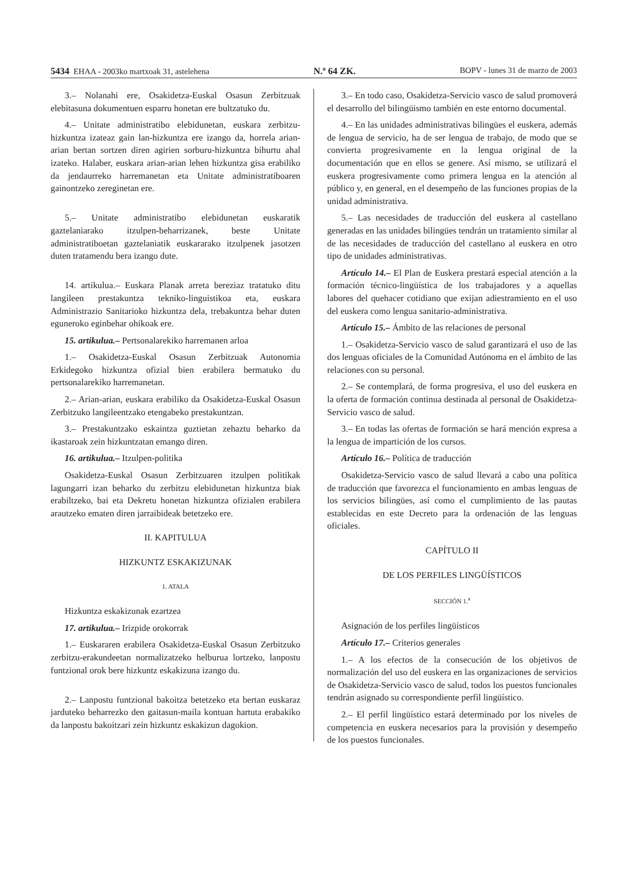5434 EHAA - 2003ko martxoak 31, astelehena N.º 64 ZK. BOPV - lunes 31 de marzo de 2003
3.– Nolanahi ere, Osakidetza-Euskal Osasun Zerbitzuak elebitasuna dokumentuen esparru honetan ere bultzatuko du.
4.– Unitate administratibo elebidunetan, euskara zerbitzu-hizkuntza izateaz gain lan-hizkuntza ere izango da, horrela arian-arian bertan sortzen diren agirien sorburu-hizkuntza bihurtu ahal izateko. Halaber, euskara arian-arian lehen hizkuntza gisa erabiliko da jendaurreko harremanetan eta Unitate administratiboaren gainontzeko zereginetan ere.
5.– Unitate administratibo elebidunetan euskaratik gaztelaniarako itzulpen-beharrizanek, beste Unitate administratiboetan gaztelaniatik euskararako itzulpenek jasotzen duten tratamendu bera izango dute.
14. artikulua.– Euskara Planak arreta bereziaz tratatuko ditu langileen prestakuntza tekniko-linguistikoa eta, euskara Administrazio Sanitarioko hizkuntza dela, trebakuntza behar duten eguneroko eginbehar ohikoak ere.
15. artikulua.– Pertsonalarekiko harremanen arloa
1.– Osakidetza-Euskal Osasun Zerbitzuak Autonomia Erkidegoko hizkuntza ofizial bien erabilera bermatuko du pertsonalarekiko harremanetan.
2.– Arian-arian, euskara erabiliko da Osakidetza-Euskal Osasun Zerbitzuko langileentzako etengabeko prestakuntzan.
3.– Prestakuntzako eskaintza guztietan zehaztu beharko da ikastaroak zein hizkuntzatan emango diren.
16. artikulua.– Itzulpen-politika
Osakidetza-Euskal Osasun Zerbitzuaren itzulpen politikak lagungarri izan beharko du zerbitzu elebidunetan hizkuntza biak erabiltzeko, bai eta Dekretu honetan hizkuntza ofizialen erabilera arautzeko ematen diren jarraibideak betetzeko ere.
II. KAPITULUA
HIZKUNTZ ESKAKIZUNAK
1. ATALA
Hizkuntza eskakizunak ezartzea
17. artikulua.– Irizpide orokorrak
1.– Euskararen erabilera Osakidetza-Euskal Osasun Zerbitzuko zerbitzu-erakundeetan normalizatzeko helburua lortzeko, lanpostu funtzional orok bere hizkuntz eskakizuna izango du.
2.– Lanpostu funtzional bakoitza betetzeko eta bertan euskaraz jarduteko beharrezko den gaitasun-maila kontuan hartuta erabakiko da lanpostu bakoitzari zein hizkuntz eskakizun dagokion.
3.– En todo caso, Osakidetza-Servicio vasco de salud promoverá el desarrollo del bilingüismo también en este entorno documental.
4.– En las unidades administrativas bilingües el euskera, además de lengua de servicio, ha de ser lengua de trabajo, de modo que se convierta progresivamente en la lengua original de la documentación que en ellos se genere. Así mismo, se utilizará el euskera progresivamente como primera lengua en la atención al público y, en general, en el desempeño de las funciones propias de la unidad administrativa.
5.– Las necesidades de traducción del euskera al castellano generadas en las unidades bilingües tendrán un tratamiento similar al de las necesidades de traducción del castellano al euskera en otro tipo de unidades administrativas.
Artículo 14.– El Plan de Euskera prestará especial atención a la formación técnico-lingüística de los trabajadores y a aquellas labores del quehacer cotidiano que exijan adiestramiento en el uso del euskera como lengua sanitario-administrativa.
Artículo 15.– Ámbito de las relaciones de personal
1.– Osakidetza-Servicio vasco de salud garantizará el uso de las dos lenguas oficiales de la Comunidad Autónoma en el ámbito de las relaciones con su personal.
2.– Se contemplará, de forma progresiva, el uso del euskera en la oferta de formación continua destinada al personal de Osakidetza-Servicio vasco de salud.
3.– En todas las ofertas de formación se hará mención expresa a la lengua de impartición de los cursos.
Artículo 16.– Política de traducción
Osakidetza-Servicio vasco de salud llevará a cabo una política de traducción que favorezca el funcionamiento en ambas lenguas de los servicios bilingües, así como el cumplimiento de las pautas establecidas en este Decreto para la ordenación de las lenguas oficiales.
CAPÍTULO II
DE LOS PERFILES LINGÜÍSTICOS
SECCIÓN 1.<sup>a</sup>
Asignación de los perfiles lingüísticos
Artículo 17.– Criterios generales
1.– A los efectos de la consecución de los objetivos de normalización del uso del euskera en las organizaciones de servicios de Osakidetza-Servicio vasco de salud, todos los puestos funcionales tendrán asignado su correspondiente perfil lingüístico.
2.– El perfil lingüístico estará determinado por los niveles de competencia en euskera necesarios para la provisión y desempeño de los puestos funcionales.